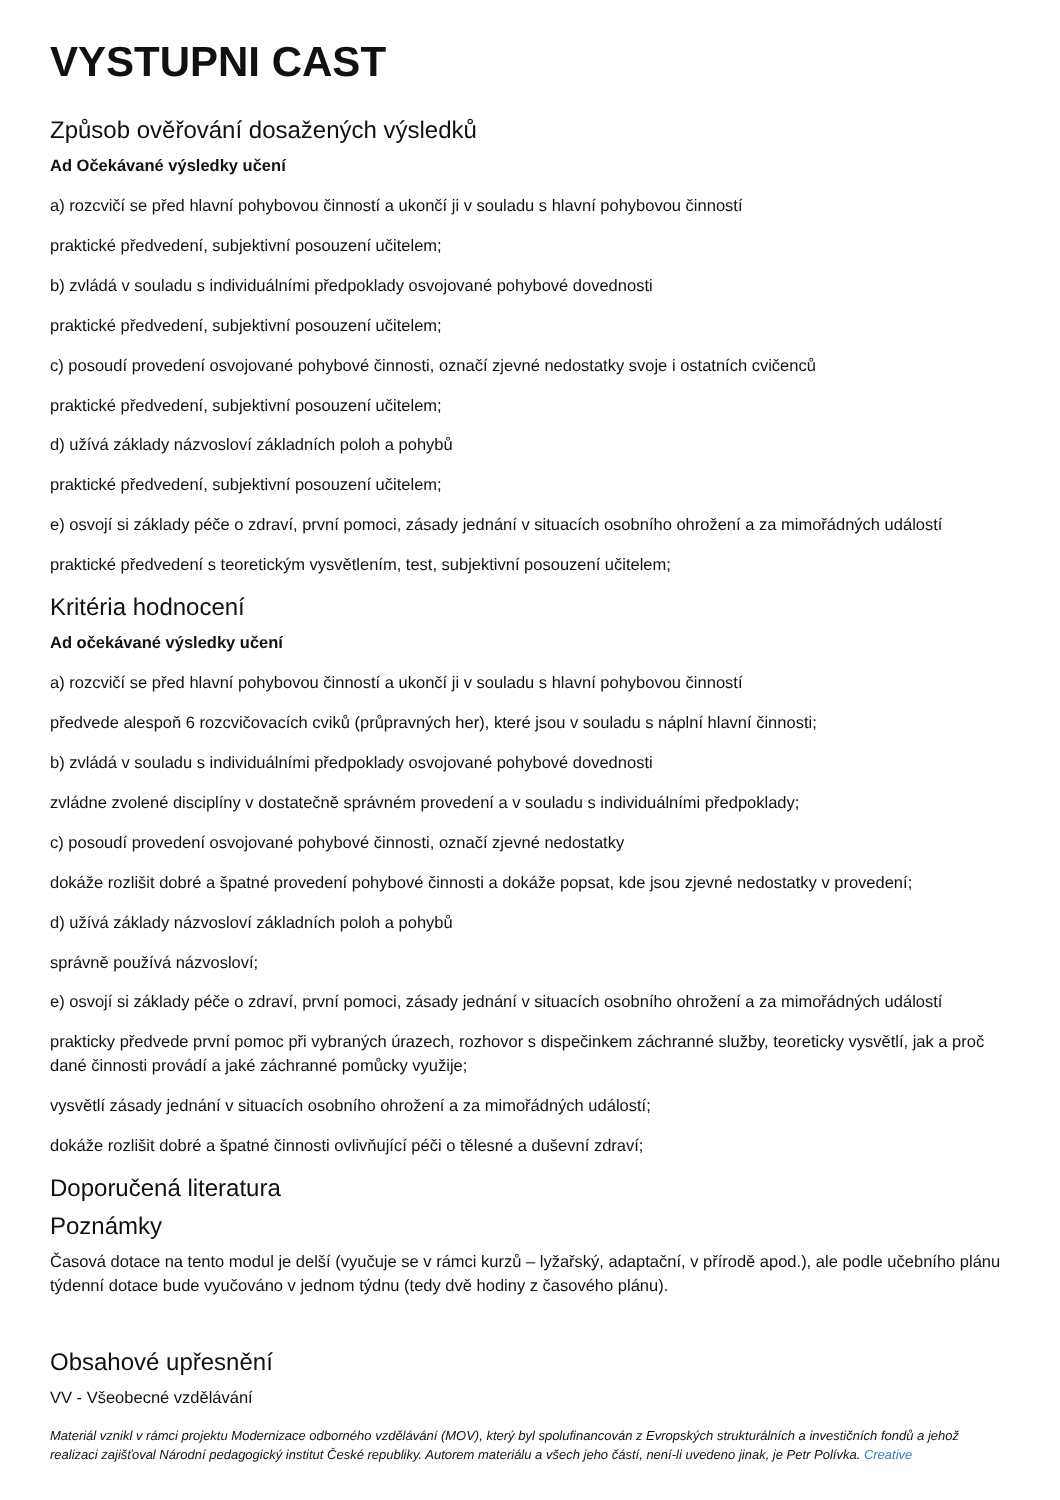VYSTUPNI CAST
Způsob ověřování dosažených výsledků
Ad Očekávané výsledky učení
a) rozcvičí se před hlavní pohybovou činností a ukončí ji v souladu s hlavní pohybovou činností
praktické předvedení, subjektivní posouzení učitelem;
b) zvládá v souladu s individuálními předpoklady osvojované pohybové dovednosti
praktické předvedení, subjektivní posouzení učitelem;
c) posoudí provedení osvojované pohybové činnosti, označí zjevné nedostatky svoje i ostatních cvičenců
praktické předvedení, subjektivní posouzení učitelem;
d) užívá základy názvosloví základních poloh a pohybů
praktické předvedení, subjektivní posouzení učitelem;
e) osvojí si základy péče o zdraví, první pomoci, zásady jednání v situacích osobního ohrožení a za mimořádných událostí
praktické předvedení s teoretickým vysvětlením, test, subjektivní posouzení učitelem;
Kritéria hodnocení
Ad očekávané výsledky učení
a) rozcvičí se před hlavní pohybovou činností a ukončí ji v souladu s hlavní pohybovou činností
předvede alespoň 6 rozcvičovacích cviků (průpravných her), které jsou v souladu s náplní hlavní činnosti;
b) zvládá v souladu s individuálními předpoklady osvojované pohybové dovednosti
zvládne zvolené disciplíny v dostatečně správném provedení a v souladu s individuálními předpoklady;
c) posoudí provedení osvojované pohybové činnosti, označí zjevné nedostatky
dokáže rozlišit dobré a špatné provedení pohybové činnosti a dokáže popsat, kde jsou zjevné nedostatky v provedení;
d) užívá základy názvosloví základních poloh a pohybů
správně používá názvosloví;
e) osvojí si základy péče o zdraví, první pomoci, zásady jednání v situacích osobního ohrožení a za mimořádných událostí
prakticky předvede první pomoc při vybraných úrazech, rozhovor s dispečinkem záchranné služby, teoreticky vysvětlí, jak a proč dané činnosti provádí a jaké záchranné pomůcky využije;
vysvětlí zásady jednání v situacích osobního ohrožení a za mimořádných událostí;
dokáže rozlišit dobré a špatné činnosti ovlivňující péči o tělesné a duševní zdraví;
Doporučená literatura
Poznámky
Časová dotace na tento modul je delší (vyučuje se v rámci kurzů – lyžařský, adaptační, v přírodě apod.), ale podle učebního plánu týdenní dotace bude vyučováno v jednom týdnu (tedy dvě hodiny z časového plánu).
Obsahové upřesnění
VV - Všeobecné vzdělávání
Materiál vznikl v rámci projektu Modernizace odborného vzdělávání (MOV), který byl spolufinancován z Evropských strukturálních a investičních fondů a jehož realizaci zajišťoval Národní pedagogický institut České republiky. Autorem materiálu a všech jeho částí, není-li uvedeno jinak, je Petr Polívka. Creative